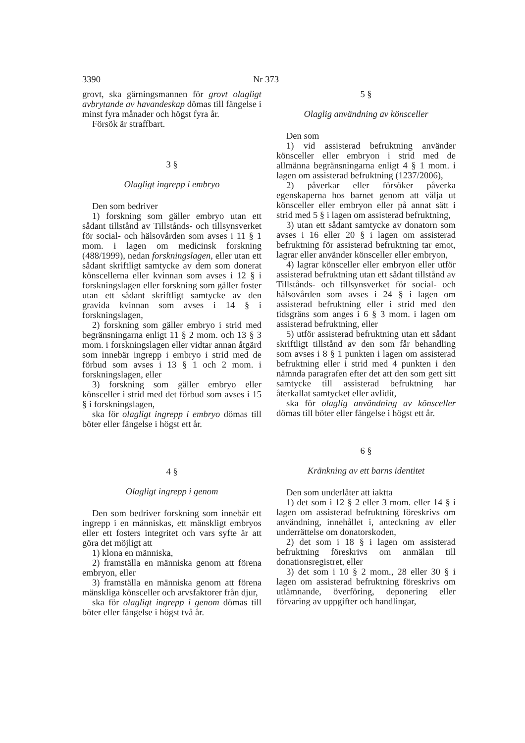3390 Nr 373
grovt, ska gärningsmannen för grovt olagligt avbrytande av havandeskap dömas till fängelse i minst fyra månader och högst fyra år.
Försök är straffbart.
3 §
Olagligt ingrepp i embryo
Den som bedriver
1) forskning som gäller embryo utan ett sådant tillstånd av Tillstånds- och tillsynsverket för social- och hälsovården som avses i 11 § 1 mom. i lagen om medicinsk forskning (488/1999), nedan forskningslagen, eller utan ett sådant skriftligt samtycke av dem som donerat könscellerna eller kvinnan som avses i 12 § i forskningslagen eller forskning som gäller foster utan ett sådant skriftligt samtycke av den gravida kvinnan som avses i 14 § i forskningslagen,
2) forskning som gäller embryo i strid med begränsningarna enligt 11 § 2 mom. och 13 § 3 mom. i forskningslagen eller vidtar annan åtgärd som innebär ingrepp i embryo i strid med de förbud som avses i 13 § 1 och 2 mom. i forskningslagen, eller
3) forskning som gäller embryo eller könsceller i strid med det förbud som avses i 15 § i forskningslagen,
ska för olagligt ingrepp i embryo dömas till böter eller fängelse i högst ett år.
4 §
Olagligt ingrepp i genom
Den som bedriver forskning som innebär ett ingrepp i en människas, ett mänskligt embryos eller ett fosters integritet och vars syfte är att göra det möjligt att
1) klona en människa,
2) framställa en människa genom att förena embryon, eller
3) framställa en människa genom att förena mänskliga könsceller och arvsfaktorer från djur,
ska för olagligt ingrepp i genom dömas till böter eller fängelse i högst två år.
5 §
Olaglig användning av könsceller
Den som
1) vid assisterad befruktning använder könsceller eller embryon i strid med de allmänna begränsningarna enligt 4 § 1 mom. i lagen om assisterad befruktning (1237/2006),
2) påverkar eller försöker påverka egenskaperna hos barnet genom att välja ut könsceller eller embryon eller på annat sätt i strid med 5 § i lagen om assisterad befruktning,
3) utan ett sådant samtycke av donatorn som avses i 16 eller 20 § i lagen om assisterad befruktning för assisterad befruktning tar emot, lagrar eller använder könsceller eller embryon,
4) lagrar könsceller eller embryon eller utför assisterad befruktning utan ett sådant tillstånd av Tillstånds- och tillsynsverket för social- och hälsovården som avses i 24 § i lagen om assisterad befruktning eller i strid med den tidsgräns som anges i 6 § 3 mom. i lagen om assisterad befruktning, eller
5) utför assisterad befruktning utan ett sådant skriftligt tillstånd av den som får behandling som avses i 8 § 1 punkten i lagen om assisterad befruktning eller i strid med 4 punkten i den nämnda paragrafen efter det att den som gett sitt samtycke till assisterad befruktning har återkallat samtycket eller avlidit,
ska för olaglig användning av könsceller dömas till böter eller fängelse i högst ett år.
6 §
Kränkning av ett barns identitet
Den som underlåter att iaktta
1) det som i 12 § 2 eller 3 mom. eller 14 § i lagen om assisterad befruktning föreskrivs om användning, innehållet i, anteckning av eller underrättelse om donatorskoden,
2) det som i 18 § i lagen om assisterad befruktning föreskrivs om anmälan till donationsregistret, eller
3) det som i 10 § 2 mom., 28 eller 30 § i lagen om assisterad befruktning föreskrivs om utlämnande, överföring, deponering eller förvaring av uppgifter och handlingar,